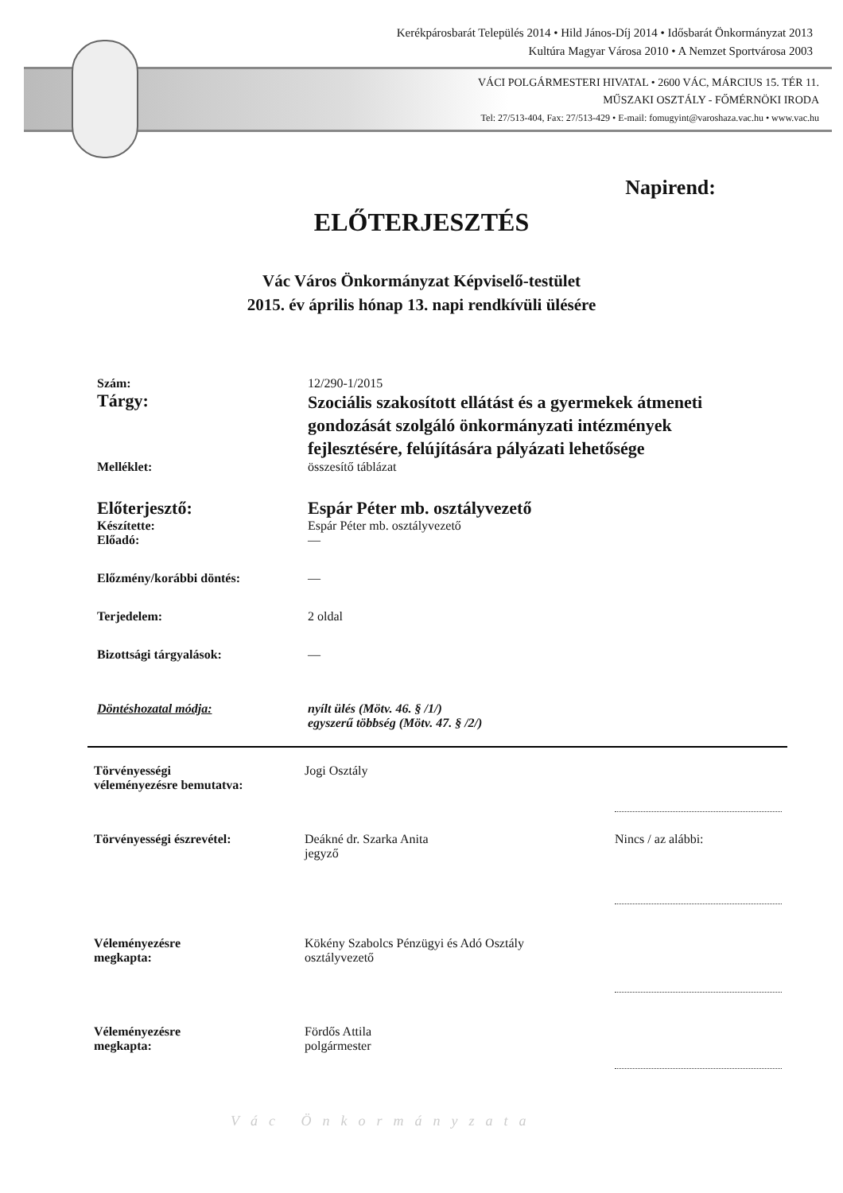Kerékpárosbarát Település 2014 • Hild János-Díj 2014 • Idősbarát Önkormányzat 2013
Kultúra Magyar Városa 2010 • A Nemzet Sportvárosa 2003
VÁCI POLGÁRMESTERI HIVATAL • 2600 VÁC, MÁRCIUS 15. TÉR 11.
MŰSZAKI OSZTÁLY - FŐMÉRNÖKI IRODA
Tel: 27/513-404, Fax: 27/513-429 • E-mail: fomugyint@varoshaza.vac.hu • www.vac.hu
Napirend:
ELŐTERJESZTÉS
Vác Város Önkormányzat Képviselő-testület
2015. év április hónap 13. napi rendkívüli ülésére
Szám: 12/290-1/2015
Tárgy:
Szociális szakosított ellátást és a gyermekek átmeneti gondozását szolgáló önkormányzati intézmények fejlesztésére, felújítására pályázati lehetősége
Melléklet: összesítő táblázat
Előterjesztő: Espár Péter mb. osztályvezető
Készítette: Espár Péter mb. osztályvezető
Előadó: —
Előzmény/korábbi döntés: —
Terjedelem: 2 oldal
Bizottsági tárgyalások: —
Döntéshozatal módja: nyílt ülés (Mötv. 46. § /1/)
egyszerű többség (Mötv. 47. § /2/)
Törvényességi
véleményezésre bemutatva:
Jogi Osztály
Törvényességi észrevétel: Deákné dr. Szarka Anita
jegyző
Nincs / az alábbi:
Véleményezésre
megkapta:
Kökény Szabolcs Pénzügyi és Adó Osztály
osztályvezető
Véleményezésre
megkapta:
Fördős Attila
polgármester
Vác Önkormányzata